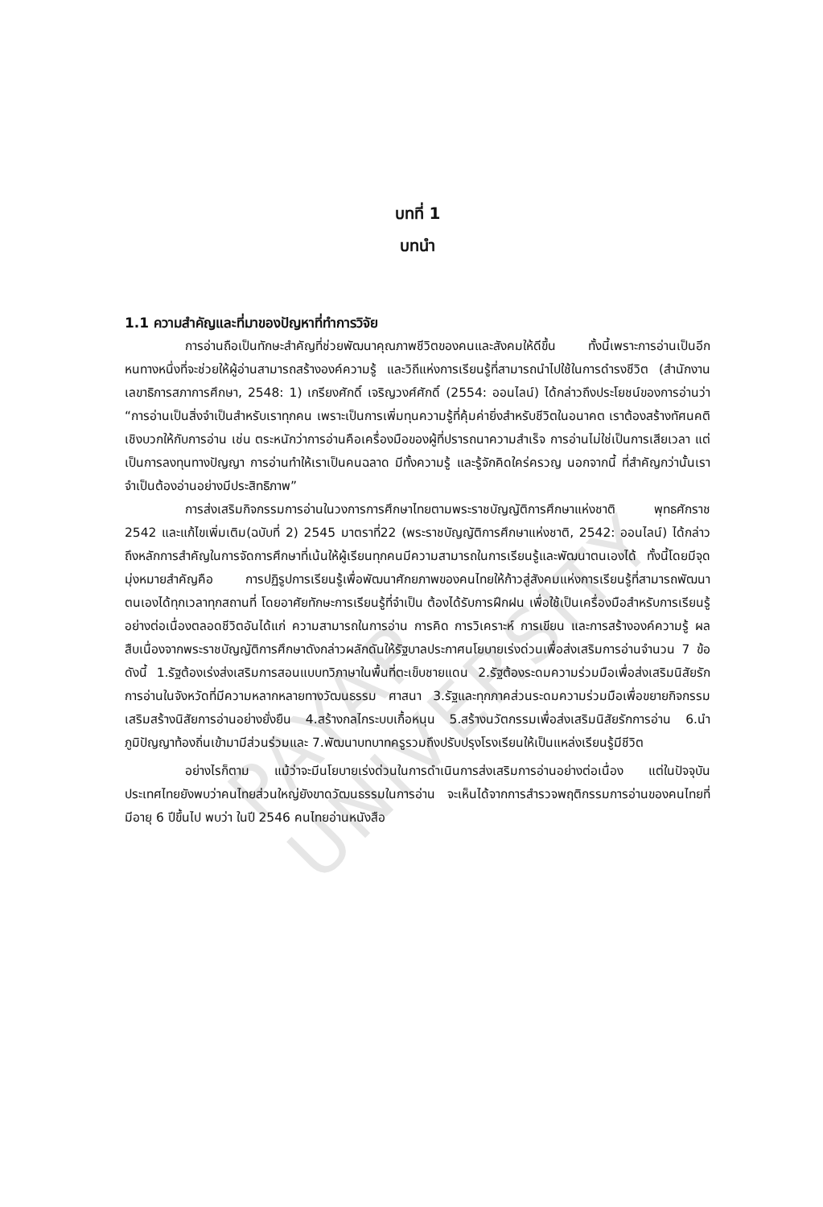PAYAP UNIVERSITY
บทที่ 1
บทนำ
1.1 ความสำคัญและที่มาของปัญหาที่ทำการวิจัย
การอ่านถือเป็นทักษะสำคัญที่ช่วยพัฒนาคุณภาพชีวิตของคนและสังคมให้ดีขึ้น ทั้งนี้เพราะการอ่านเป็นอีกหนทางหนึ่งที่จะช่วยให้ผู้อ่านสามารถสร้างองค์ความรู้ และวิถีแห่งการเรียนรู้ที่สามารถนำไปใช้ในการดำรงชีวิต (สำนักงานเลขาธิการสภาการศึกษา, 2548: 1) เกรียงศักดิ์ เจริญวงศ์ศักดิ์ (2554: ออนไลน์) ได้กล่าวถึงประโยชน์ของการอ่านว่า “การอ่านเป็นสิ่งจำเป็นสำหรับเราทุกคน เพราะเป็นการเพิ่มทุนความรู้ที่คุ้มค่ายิ่งสำหรับชีวิตในอนาคต เราต้องสร้างทัศนคติเชิงบวกให้กับการอ่าน เช่น ตระหนักว่าการอ่านคือเครื่องมือของผู้ที่ปรารถนาความสำเร็จ การอ่านไม่ใช่เป็นการเสียเวลา แต่เป็นการลงทุนทางปัญญา การอ่านทำให้เราเป็นคนฉลาด มีทั้งความรู้ และรู้จักคิดใคร่ครวญ นอกจากนี้ ที่สำคัญกว่านั้นเราจำเป็นต้องอ่านอย่างมีประสิทธิภาพ”
การส่งเสริมกิจกรรมการอ่านในวงการการศึกษาไทยตามพระราชบัญญัติการศึกษาแห่งชาติ พุทธศักราช 2542 และแก้ไขเพิ่มเติม(ฉบับที่ 2) 2545 มาตราที่22 (พระราชบัญญัติการศึกษาแห่งชาติ, 2542: ออนไลน์) ได้กล่าวถึงหลักการสำคัญในการจัดการศึกษาที่เน้นให้ผู้เรียนทุกคนมีความสามารถในการเรียนรู้และพัฒนาตนเองได้ ทั้งนี้โดยมีจุดมุ่งหมายสำคัญคือ การปฏิรูปการเรียนรู้เพื่อพัฒนาศักยภาพของคนไทยให้ก้าวสู่สังคมแห่งการเรียนรู้ที่สามารถพัฒนาตนเองได้ทุกเวลาทุกสถานที่ โดยอาศัยทักษะการเรียนรู้ที่จำเป็น ต้องได้รับการฝึกฝน เพื่อใช้เป็นเครื่องมือสำหรับการเรียนรู้อย่างต่อเนื่องตลอดชีวิตอันได้แก่ ความสามารถในการอ่าน การคิด การวิเคราะห์ การเขียน และการสร้างองค์ความรู้ ผลสืบเนื่องจากพระราชบัญญัติการศึกษาดังกล่าวผลักดันให้รัฐบาลประกาศนโยบายเร่งด่วนเพื่อส่งเสริมการอ่านจำนวน 7 ข้อดังนี้ 1.รัฐต้องเร่งส่งเสริมการสอนแบบทวิภาษาในพื้นที่ตะเข็บชายแดน 2.รัฐต้องระดมความร่วมมือเพื่อส่งเสริมนิสัยรักการอ่านในจังหวัดที่มีความหลากหลายทางวัฒนธรรม ศาสนา 3.รัฐและทุกภาคส่วนระดมความร่วมมือเพื่อขยายกิจกรรมเสริมสร้างนิสัยการอ่านอย่างยั่งยืน 4.สร้างกลไกระบบเกื้อหนุน 5.สร้างนวัตกรรมเพื่อส่งเสริมนิสัยรักการอ่าน 6.นำภูมิปัญญาท้องถิ่นเข้ามามีส่วนร่วมและ 7.พัฒนาบทบาทครูรวมถึงปรับปรุงโรงเรียนให้เป็นแหล่งเรียนรู้มีชีวิต
อย่างไรก็ตาม แม้ว่าจะมีนโยบายเร่งด่วนในการดำเนินการส่งเสริมการอ่านอย่างต่อเนื่อง แต่ในปัจจุบันประเทศไทยยังพบว่าคนไทยส่วนใหญ่ยังขาดวัฒนธรรมในการอ่าน จะเห็นได้จากการสำรวจพฤติกรรมการอ่านของคนไทยที่มีอายุ 6 ปีขึ้นไป พบว่า ในปี 2546 คนไทยอ่านหนังสือ